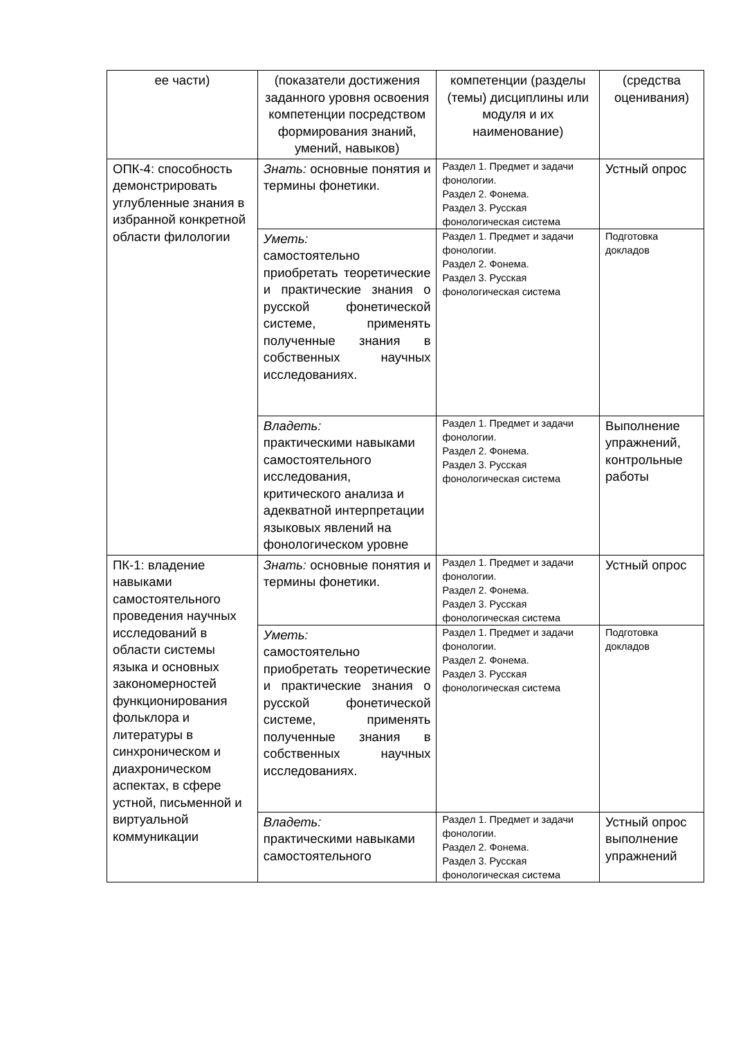| ее части) | (показатели достижения заданного уровня освоения компетенции посредством формирования знаний, умений, навыков) | компетенции (разделы (темы) дисциплины или модуля и их наименование) | (средства оценивания) |
| ОПК-4: способность демонстрировать углубленные знания в избранной конкретной области филологии | Знать: основные понятия и термины фонетики. | Раздел 1. Предмет и задачи фонологии. Раздел 2. Фонема. Раздел 3. Русская фонологическая система | Устный опрос |
| | Уметь: самостоятельно приобретать теоретические и практические знания о русской фонетической системе, применять полученные знания в собственных научных исследованиях. | Раздел 1. Предмет и задачи фонологии. Раздел 2. Фонема. Раздел 3. Русская фонологическая система | Подготовка докладов |
| | Владеть: практическими навыками самостоятельного исследования, критического анализа и адекватной интерпретации языковых явлений на фонологическом уровне | Раздел 1. Предмет и задачи фонологии. Раздел 2. Фонема. Раздел 3. Русская фонологическая система | Выполнение упражнений, контрольные работы |
| ПК-1: владение навыками самостоятельного проведения научных исследований в области системы языка и основных закономерностей функционирования фольклора и литературы в синхроническом и диахроническом аспектах, в сфере устной, письменной и виртуальной коммуникации | Знать: основные понятия и термины фонетики. | Раздел 1. Предмет и задачи фонологии. Раздел 2. Фонема. Раздел 3. Русская фонологическая система | Устный опрос |
| | Уметь: самостоятельно приобретать теоретические и практические знания о русской фонетической системе, применять полученные знания в собственных научных исследованиях. | Раздел 1. Предмет и задачи фонологии. Раздел 2. Фонема. Раздел 3. Русская фонологическая система | Подготовка докладов |
| | Владеть: практическими навыками самостоятельного | Раздел 1. Предмет и задачи фонологии. Раздел 2. Фонема. Раздел 3. Русская фонологическая система | Устный опрос выполнение упражнений |